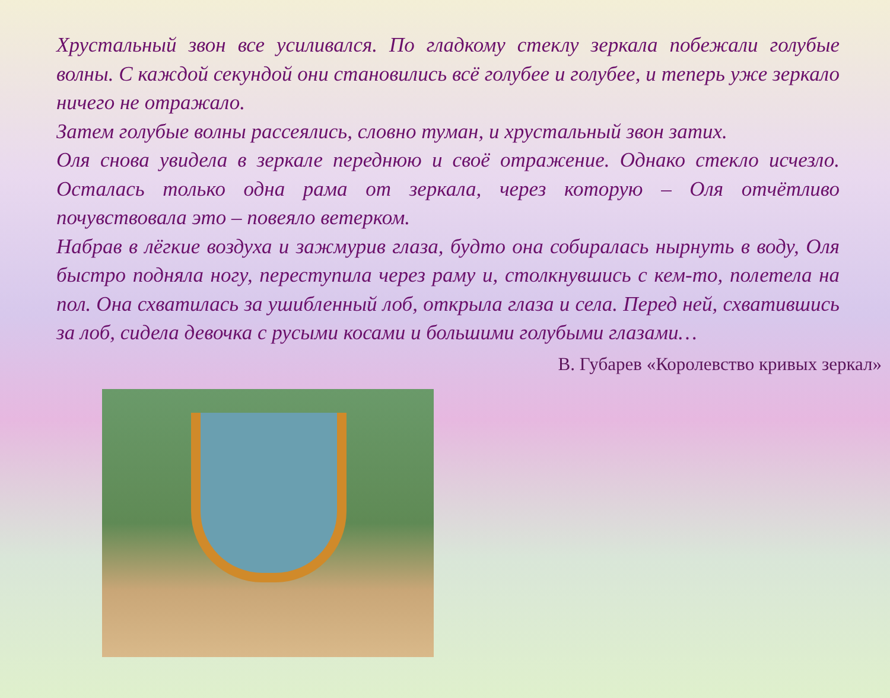Хрустальный звон все усиливался. По гладкому стеклу зеркала побежали голубые волны. С каждой секундой они становились всё голубее и голубее, и теперь уже зеркало ничего не отражало.
Затем голубые волны рассеялись, словно туман, и хрустальный звон затих.
Оля снова увидела в зеркале переднюю и своё отражение. Однако стекло исчезло. Осталась только одна рама от зеркала, через которую – Оля отчётливо почувствовала это – повеяло ветерком.
Набрав в лёгкие воздуха и зажмурив глаза, будто она собиралась нырнуть в воду, Оля быстро подняла ногу, переступила через раму и, столкнувшись с кем-то, полетела на пол. Она схватилась за ушибленный лоб, открыла глаза и села. Перед ней, схватившись за лоб, сидела девочка с русыми косами и большими голубыми глазами…
В. Губарев «Королевство кривых зеркал»